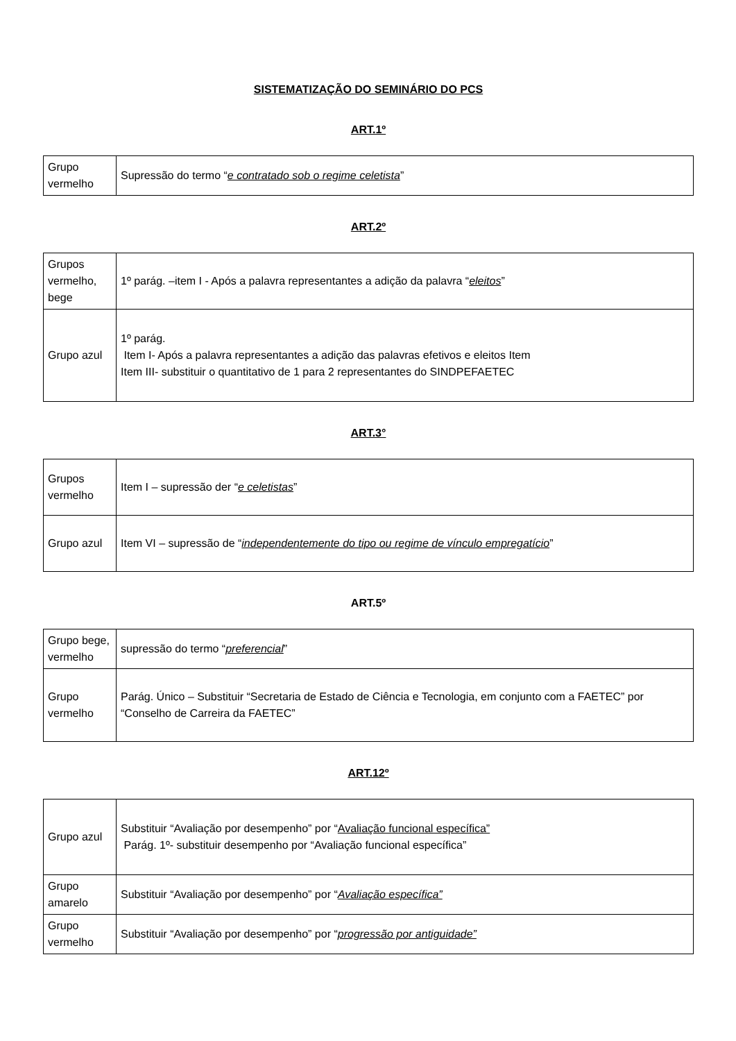SISTEMATIZAÇÃO DO SEMINÁRIO DO PCS
ART.1º
| Grupo vermelho | Supressão do termo “ e contratado sob o regime celetista ” |
ART.2º
| Grupos vermelho, bege | 1º parág. –item I - Após a palavra representantes a adição da palavra “ eleitos ” |
| Grupo azul | 1º parág. Item I- Após a palavra representantes a adição das palavras efetivos e eleitos Item Item III- substituir o quantitativo de 1 para 2 representantes do SINDPEFAETEC |
ART.3°
| Grupos vermelho | Item I – supressão der “ e celetistas ” |
| Grupo azul | Item VI – supressão de “ independentemente do tipo ou regime de vínculo empregatício ” |
ART.5º
| Grupo bege, vermelho | supressão do termo “ preferencial ” |
| Grupo vermelho | Parág. Único – Substituir “Secretaria de Estado de Ciência e Tecnologia, em conjunto com a FAETEC” por “Conselho de Carreira da FAETEC” |
ART.12º
| Grupo azul | Substituir “Avaliação por desempenho” por “ Avaliação funcional específica” Parág. 1º- substituir desempenho por “Avaliação funcional específica” |
| Grupo amarelo | Substituir “Avaliação por desempenho” por “ Avaliação específica” |
| Grupo vermelho | Substituir “Avaliação por desempenho” por “ progressão por antiguidade” |